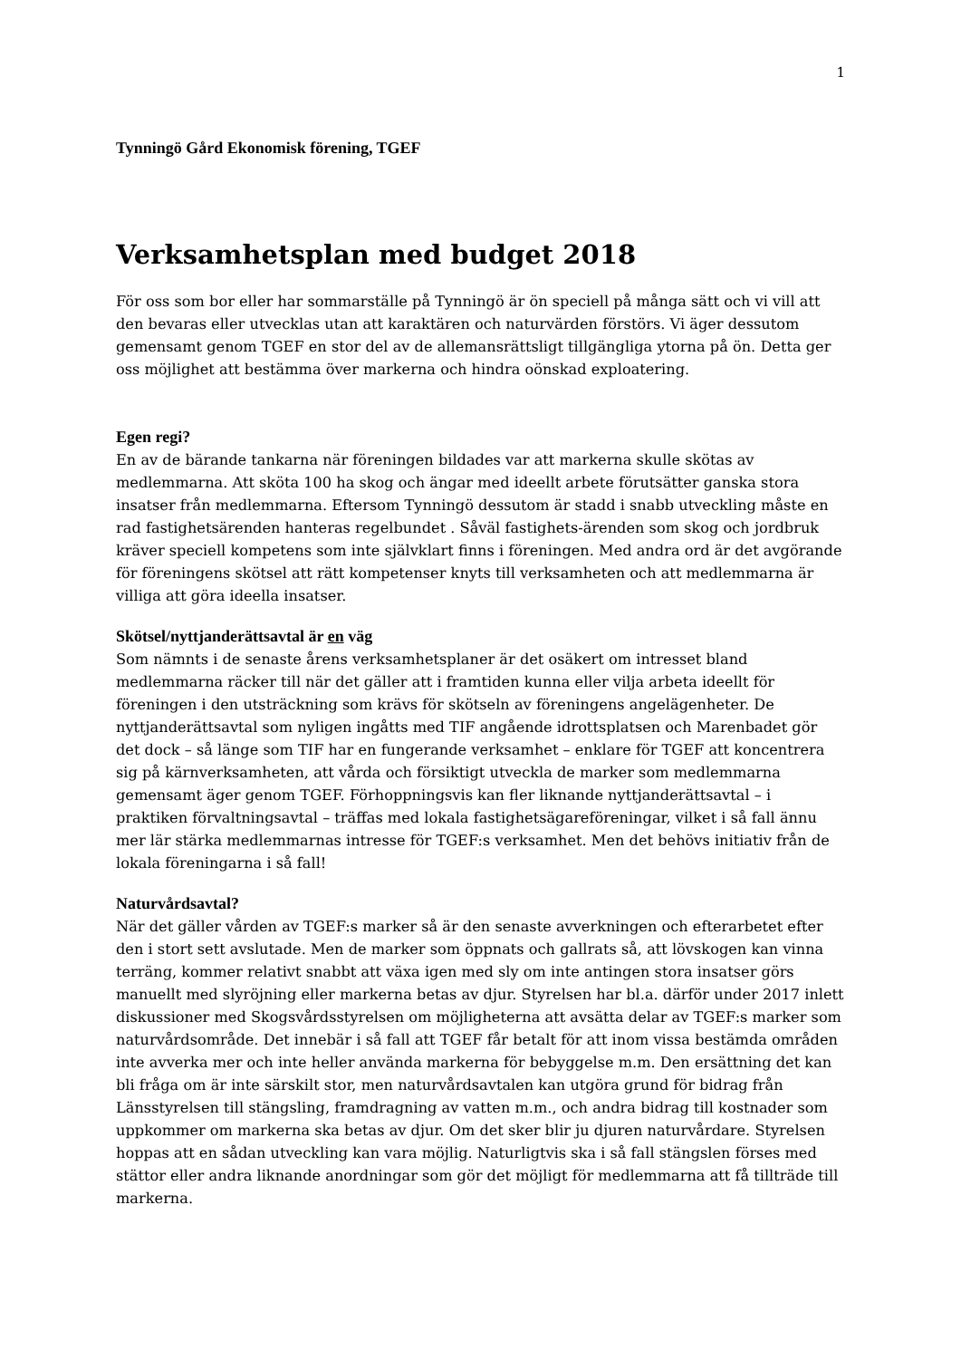1
Tynningö Gård Ekonomisk förening, TGEF
Verksamhetsplan med budget 2018
För oss som bor eller har sommarställe på Tynningö är ön speciell på många sätt och vi vill att den bevaras eller utvecklas utan att karaktären och naturvärden förstörs. Vi äger dessutom gemensamt genom TGEF en stor del av de allemansrättsligt tillgängliga ytorna på ön. Detta ger oss möjlighet att bestämma över markerna och hindra oönskad exploatering.
Egen regi?
En av de bärande tankarna när föreningen bildades var att markerna skulle skötas av medlemmarna. Att sköta 100 ha skog och ängar med ideellt arbete förutsätter ganska stora insatser från medlemmarna. Eftersom Tynningö dessutom är stadd i snabb utveckling måste en rad fastighetsärenden hanteras regelbundet . Såväl fastighets-ärenden som skog och jordbruk kräver speciell kompetens som inte självklart finns i föreningen. Med andra ord är det avgörande för föreningens skötsel att rätt kompetenser knyts till verksamheten och att medlemmarna är villiga att göra ideella insatser.
Skötsel/nyttjanderättsavtal är en väg
Som nämnts i de senaste årens verksamhetsplaner är det osäkert om intresset bland medlemmarna räcker till när det gäller att i framtiden kunna eller vilja arbeta ideellt för föreningen i den utsträckning som krävs för skötseln av föreningens angelägenheter. De nyttjanderättsavtal som nyligen ingåtts med TIF angående idrottsplatsen och Marenbadet gör det dock – så länge som TIF har en fungerande verksamhet – enklare för TGEF att koncentrera sig på kärnverksamheten, att vårda och försiktigt utveckla de marker som medlemmarna gemensamt äger genom TGEF. Förhoppningsvis kan fler liknande nyttjanderättsavtal – i praktiken förvaltningsavtal – träffas med lokala fastighetsägareföreningar, vilket i så fall ännu mer lär stärka medlemmarnas intresse för TGEF:s verksamhet. Men det behövs initiativ från de lokala föreningarna i så fall!
Naturvårdsavtal?
När det gäller vården av TGEF:s marker så är den senaste avverkningen och efterarbetet efter den i stort sett avslutade. Men de marker som öppnats och gallrats så, att lövskogen kan vinna terräng, kommer relativt snabbt att växa igen med sly om inte antingen stora insatser görs manuellt med slyröjning eller markerna betas av djur. Styrelsen har bl.a. därför under 2017 inlett diskussioner med Skogsvårdsstyrelsen om möjligheterna att avsätta delar av TGEF:s marker som naturvårdsområde. Det innebär i så fall att TGEF får betalt för att inom vissa bestämda områden inte avverka mer och inte heller använda markerna för bebyggelse m.m. Den ersättning det kan bli fråga om är inte särskilt stor, men naturvårdsavtalen kan utgöra grund för bidrag från Länsstyrelsen till stängsling, framdragning av vatten m.m., och andra bidrag till kostnader som uppkommer om markerna ska betas av djur. Om det sker blir ju djuren naturvårdare. Styrelsen hoppas att en sådan utveckling kan vara möjlig. Naturligtvis ska i så fall stängslen förses med stättor eller andra liknande anordningar som gör det möjligt för medlemmarna att få tillträde till markerna.